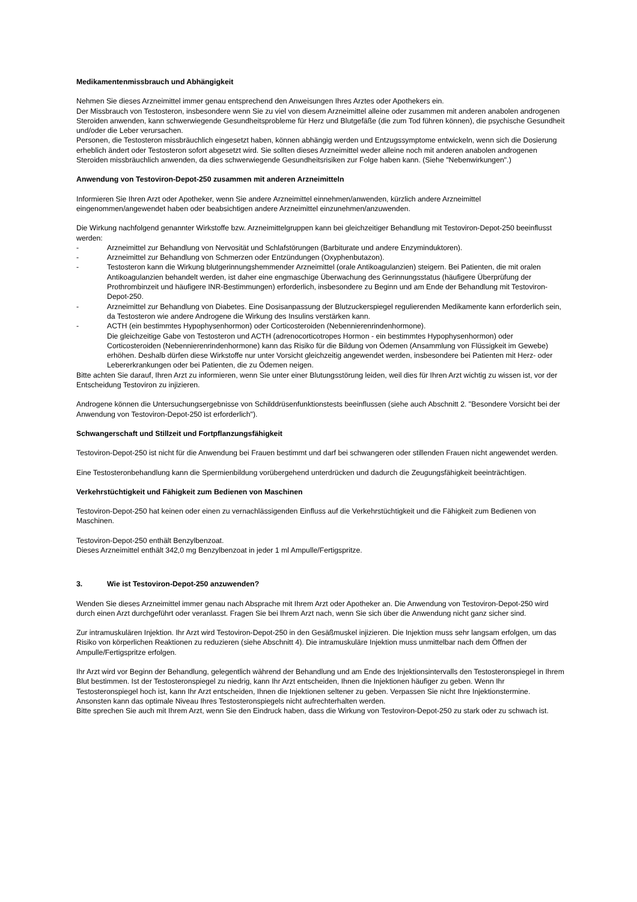Medikamentenmissbrauch und Abhängigkeit
Nehmen Sie dieses Arzneimittel immer genau entsprechend den Anweisungen Ihres Arztes oder Apothekers ein.
Der Missbrauch von Testosteron, insbesondere wenn Sie zu viel von diesem Arzneimittel alleine oder zusammen mit anderen anabolen androgenen Steroiden anwenden, kann schwerwiegende Gesundheitsprobleme für Herz und Blutgefäße (die zum Tod führen können), die psychische Gesundheit und/oder die Leber verursachen.
Personen, die Testosteron missbräuchlich eingesetzt haben, können abhängig werden und Entzugssymptome entwickeln, wenn sich die Dosierung erheblich ändert oder Testosteron sofort abgesetzt wird. Sie sollten dieses Arzneimittel weder alleine noch mit anderen anabolen androgenen Steroiden missbräuchlich anwenden, da dies schwerwiegende Gesundheitsrisiken zur Folge haben kann. (Siehe "Nebenwirkungen".)
Anwendung von Testoviron-Depot-250 zusammen mit anderen Arzneimitteln
Informieren Sie Ihren Arzt oder Apotheker, wenn Sie andere Arzneimittel einnehmen/anwenden, kürzlich andere Arzneimittel eingenommen/angewendet haben oder beabsichtigen andere Arzneimittel einzunehmen/anzuwenden.
Die Wirkung nachfolgend genannter Wirkstoffe bzw. Arzneimittelgruppen kann bei gleichzeitiger Behandlung mit Testoviron-Depot-250 beeinflusst werden:
- Arzneimittel zur Behandlung von Nervosität und Schlafstörungen (Barbiturate und andere Enzyminduktoren).
- Arzneimittel zur Behandlung von Schmerzen oder Entzündungen (Oxyphenbutazon).
- Testosteron kann die Wirkung blutgerinnungshemmender Arzneimittel (orale Antikoagulanzien) steigern. Bei Patienten, die mit oralen Antikoagulanzien behandelt werden, ist daher eine engmaschige Überwachung des Gerinnungsstatus (häufigere Überprüfung der Prothrombinzeit und häufigere INR-Bestimmungen) erforderlich, insbesondere zu Beginn und am Ende der Behandlung mit Testoviron-Depot-250.
- Arzneimittel zur Behandlung von Diabetes. Eine Dosisanpassung der Blutzuckerspiegel regulierenden Medikamente kann erforderlich sein, da Testosteron wie andere Androgene die Wirkung des Insulins verstärken kann.
- ACTH (ein bestimmtes Hypophysenhormon) oder Corticosteroiden (Nebennierenrindenhormone).
Die gleichzeitige Gabe von Testosteron und ACTH (adrenocorticotropes Hormon - ein bestimmtes Hypophysenhormon) oder Corticosteroiden (Nebennierenrindenhormone) kann das Risiko für die Bildung von Ödemen (Ansammlung von Flüssigkeit im Gewebe) erhöhen. Deshalb dürfen diese Wirkstoffe nur unter Vorsicht gleichzeitig angewendet werden, insbesondere bei Patienten mit Herz- oder Lebererkrankungen oder bei Patienten, die zu Ödemen neigen.
Bitte achten Sie darauf, Ihren Arzt zu informieren, wenn Sie unter einer Blutungsstörung leiden, weil dies für Ihren Arzt wichtig zu wissen ist, vor der Entscheidung Testoviron zu injizieren.
Androgene können die Untersuchungsergebnisse von Schilddrüsenfunktionstests beeinflussen (siehe auch Abschnitt 2. "Besondere Vorsicht bei der Anwendung von Testoviron-Depot-250 ist erforderlich").
Schwangerschaft und Stillzeit und Fortpflanzungsfähigkeit
Testoviron-Depot-250 ist nicht für die Anwendung bei Frauen bestimmt und darf bei schwangeren oder stillenden Frauen nicht angewendet werden.
Eine Testosteronbehandlung kann die Spermienbildung vorübergehend unterdrücken und dadurch die Zeugungsfähigkeit beeinträchtigen.
Verkehrstüchtigkeit und Fähigkeit zum Bedienen von Maschinen
Testoviron-Depot-250 hat keinen oder einen zu vernachlässigenden Einfluss auf die Verkehrstüchtigkeit und die Fähigkeit zum Bedienen von Maschinen.
Testoviron-Depot-250 enthält Benzylbenzoat.
Dieses Arzneimittel enthält 342,0 mg Benzylbenzoat in jeder 1 ml Ampulle/Fertigspritze.
3. Wie ist Testoviron-Depot-250 anzuwenden?
Wenden Sie dieses Arzneimittel immer genau nach Absprache mit Ihrem Arzt oder Apotheker an. Die Anwendung von Testoviron-Depot-250 wird durch einen Arzt durchgeführt oder veranlasst. Fragen Sie bei Ihrem Arzt nach, wenn Sie sich über die Anwendung nicht ganz sicher sind.
Zur intramuskulären Injektion. Ihr Arzt wird Testoviron-Depot-250 in den Gesäßmuskel injizieren. Die Injektion muss sehr langsam erfolgen, um das Risiko von körperlichen Reaktionen zu reduzieren (siehe Abschnitt 4). Die intramuskuläre Injektion muss unmittelbar nach dem Öffnen der Ampulle/Fertigspritze erfolgen.
Ihr Arzt wird vor Beginn der Behandlung, gelegentlich während der Behandlung und am Ende des Injektionsintervalls den Testosteronspiegel in Ihrem Blut bestimmen. Ist der Testosteronspiegel zu niedrig, kann Ihr Arzt entscheiden, Ihnen die Injektionen häufiger zu geben. Wenn Ihr Testosteronspiegel hoch ist, kann Ihr Arzt entscheiden, Ihnen die Injektionen seltener zu geben. Verpassen Sie nicht Ihre Injektionstermine. Ansonsten kann das optimale Niveau Ihres Testosteronspiegels nicht aufrechterhalten werden.
Bitte sprechen Sie auch mit Ihrem Arzt, wenn Sie den Eindruck haben, dass die Wirkung von Testoviron-Depot-250 zu stark oder zu schwach ist.